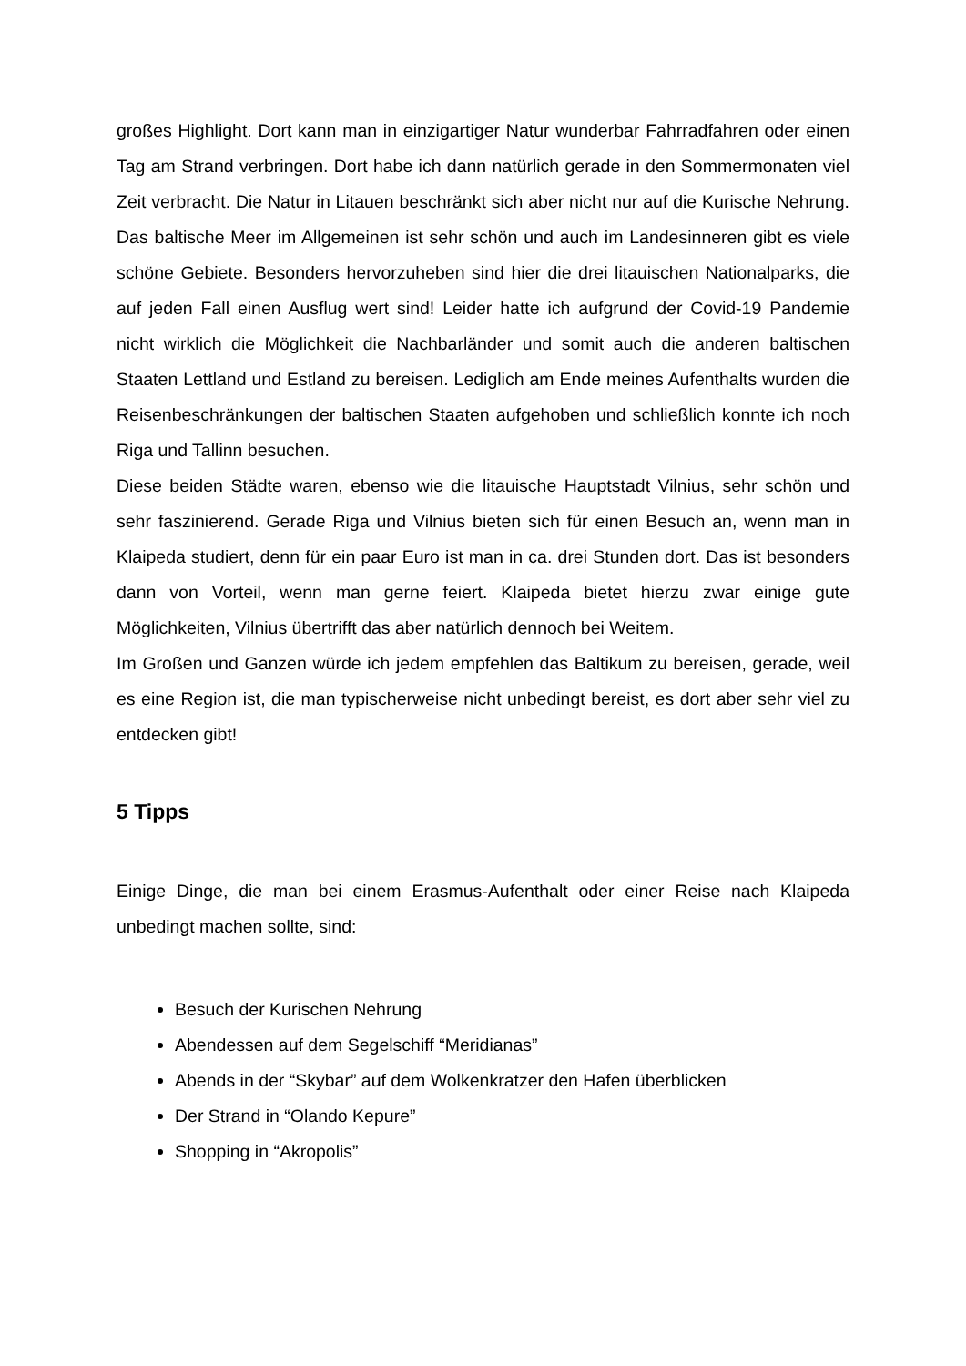großes Highlight. Dort kann man in einzigartiger Natur wunderbar Fahrradfahren oder einen Tag am Strand verbringen. Dort habe ich dann natürlich gerade in den Sommermonaten viel Zeit verbracht. Die Natur in Litauen beschränkt sich aber nicht nur auf die Kurische Nehrung. Das baltische Meer im Allgemeinen ist sehr schön und auch im Landesinneren gibt es viele schöne Gebiete. Besonders hervorzuheben sind hier die drei litauischen Nationalparks, die auf jeden Fall einen Ausflug wert sind! Leider hatte ich aufgrund der Covid-19 Pandemie nicht wirklich die Möglichkeit die Nachbarländer und somit auch die anderen baltischen Staaten Lettland und Estland zu bereisen. Lediglich am Ende meines Aufenthalts wurden die Reisenbeschränkungen der baltischen Staaten aufgehoben und schließlich konnte ich noch Riga und Tallinn besuchen.
Diese beiden Städte waren, ebenso wie die litauische Hauptstadt Vilnius, sehr schön und sehr faszinierend. Gerade Riga und Vilnius bieten sich für einen Besuch an, wenn man in Klaipeda studiert, denn für ein paar Euro ist man in ca. drei Stunden dort. Das ist besonders dann von Vorteil, wenn man gerne feiert. Klaipeda bietet hierzu zwar einige gute Möglichkeiten, Vilnius übertrifft das aber natürlich dennoch bei Weitem.
Im Großen und Ganzen würde ich jedem empfehlen das Baltikum zu bereisen, gerade, weil es eine Region ist, die man typischerweise nicht unbedingt bereist, es dort aber sehr viel zu entdecken gibt!
5 Tipps
Einige Dinge, die man bei einem Erasmus-Aufenthalt oder einer Reise nach Klaipeda unbedingt machen sollte, sind:
Besuch der Kurischen Nehrung
Abendessen auf dem Segelschiff “Meridianas”
Abends in der “Skybar” auf dem Wolkenkratzer den Hafen überblicken
Der Strand in “Olando Kepure”
Shopping in “Akropolis”